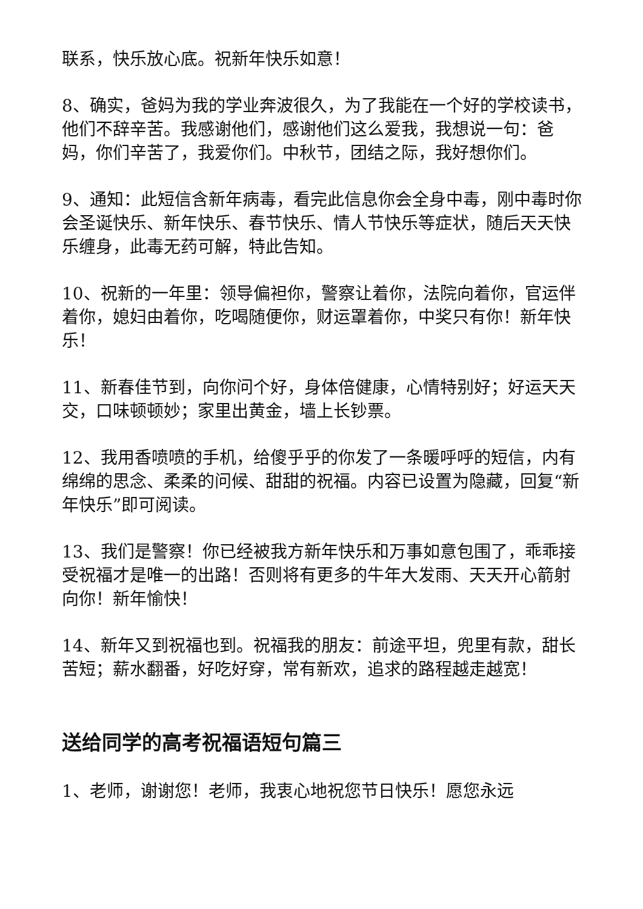联系，快乐放心底。祝新年快乐如意！
8、确实，爸妈为我的学业奔波很久，为了我能在一个好的学校读书，他们不辞辛苦。我感谢他们，感谢他们这么爱我，我想说一句：爸妈，你们辛苦了，我爱你们。中秋节，团结之际，我好想你们。
9、通知：此短信含新年病毒，看完此信息你会全身中毒，刚中毒时你会圣诞快乐、新年快乐、春节快乐、情人节快乐等症状，随后天天快乐缠身，此毒无药可解，特此告知。
10、祝新的一年里：领导偏袒你，警察让着你，法院向着你，官运伴着你，媳妇由着你，吃喝随便你，财运罩着你，中奖只有你！新年快乐！
11、新春佳节到，向你问个好，身体倍健康，心情特别好；好运天天交，口味顿顿妙；家里出黄金，墙上长钞票。
12、我用香喷喷的手机，给傻乎乎的你发了一条暖呼呼的短信，内有绵绵的思念、柔柔的问候、甜甜的祝福。内容已设置为隐藏，回复“新年快乐”即可阅读。
13、我们是警察！你已经被我方新年快乐和万事如意包围了，乖乖接受祝福才是唯一的出路！否则将有更多的牛年大发雨、天天开心箭射向你！新年愉快！
14、新年又到祝福也到。祝福我的朋友：前途平坦，兜里有款，甜长苦短；薪水翻番，好吃好穿，常有新欢，追求的路程越走越宽！
送给同学的高考祝福语短句篇三
1、老师，谢谢您！老师，我衷心地祝您节日快乐！愿您永远